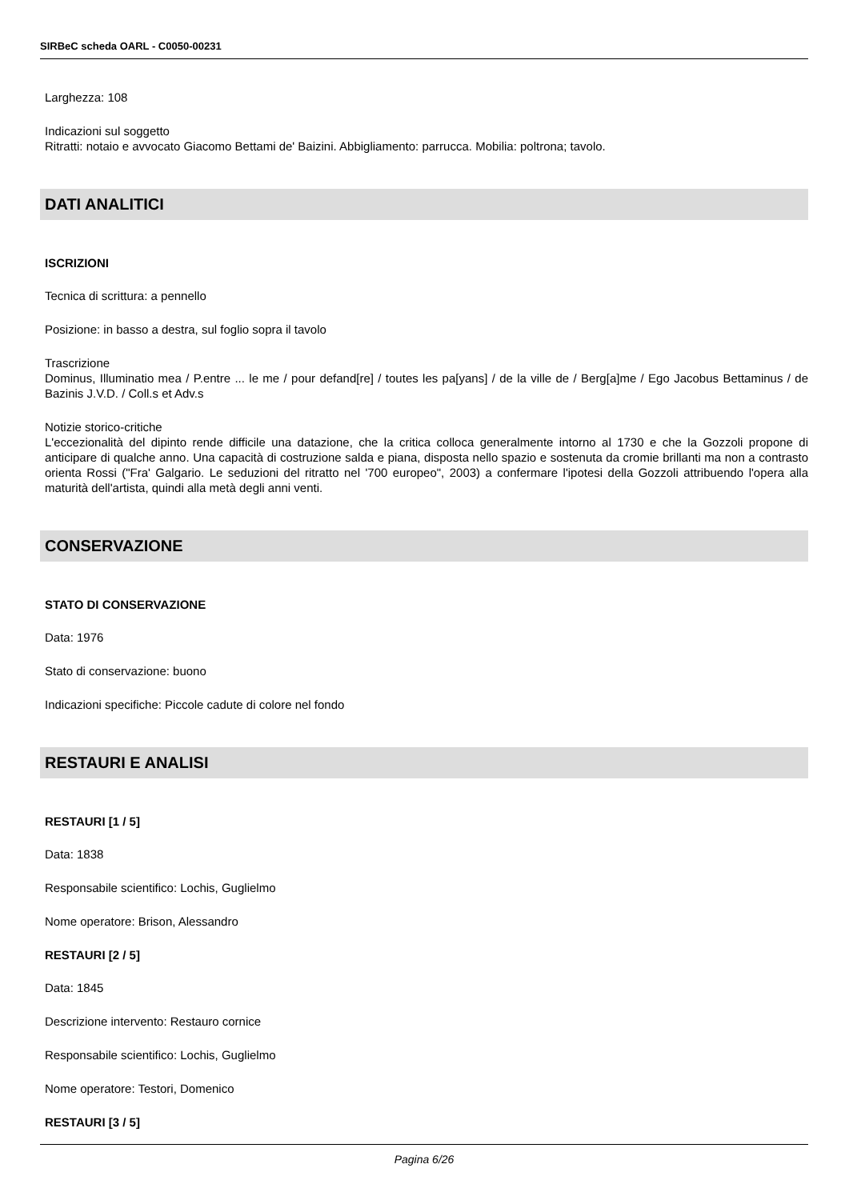SIRBeC scheda OARL - C0050-00231
Larghezza: 108
Indicazioni sul soggetto
Ritratti: notaio e avvocato Giacomo Bettami de' Baizini. Abbigliamento: parrucca. Mobilia: poltrona; tavolo.
DATI ANALITICI
ISCRIZIONI
Tecnica di scrittura: a pennello
Posizione: in basso a destra, sul foglio sopra il tavolo
Trascrizione
Dominus, Illuminatio mea / P.entre ... le me / pour defand[re] / toutes les pa[yans] / de la ville de / Berg[a]me / Ego Jacobus Bettaminus / de Bazinis J.V.D. / Coll.s et Adv.s
Notizie storico-critiche
L'eccezionalità del dipinto rende difficile una datazione, che la critica colloca generalmente intorno al 1730 e che la Gozzoli propone di anticipare di qualche anno. Una capacità di costruzione salda e piana, disposta nello spazio e sostenuta da cromie brillanti ma non a contrasto orienta Rossi ("Fra' Galgario. Le seduzioni del ritratto nel '700 europeo", 2003) a confermare l'ipotesi della Gozzoli attribuendo l'opera alla maturità dell'artista, quindi alla metà degli anni venti.
CONSERVAZIONE
STATO DI CONSERVAZIONE
Data: 1976
Stato di conservazione: buono
Indicazioni specifiche: Piccole cadute di colore nel fondo
RESTAURI E ANALISI
RESTAURI [1 / 5]
Data: 1838
Responsabile scientifico: Lochis, Guglielmo
Nome operatore: Brison, Alessandro
RESTAURI [2 / 5]
Data: 1845
Descrizione intervento: Restauro cornice
Responsabile scientifico: Lochis, Guglielmo
Nome operatore: Testori, Domenico
RESTAURI [3 / 5]
Pagina 6/26